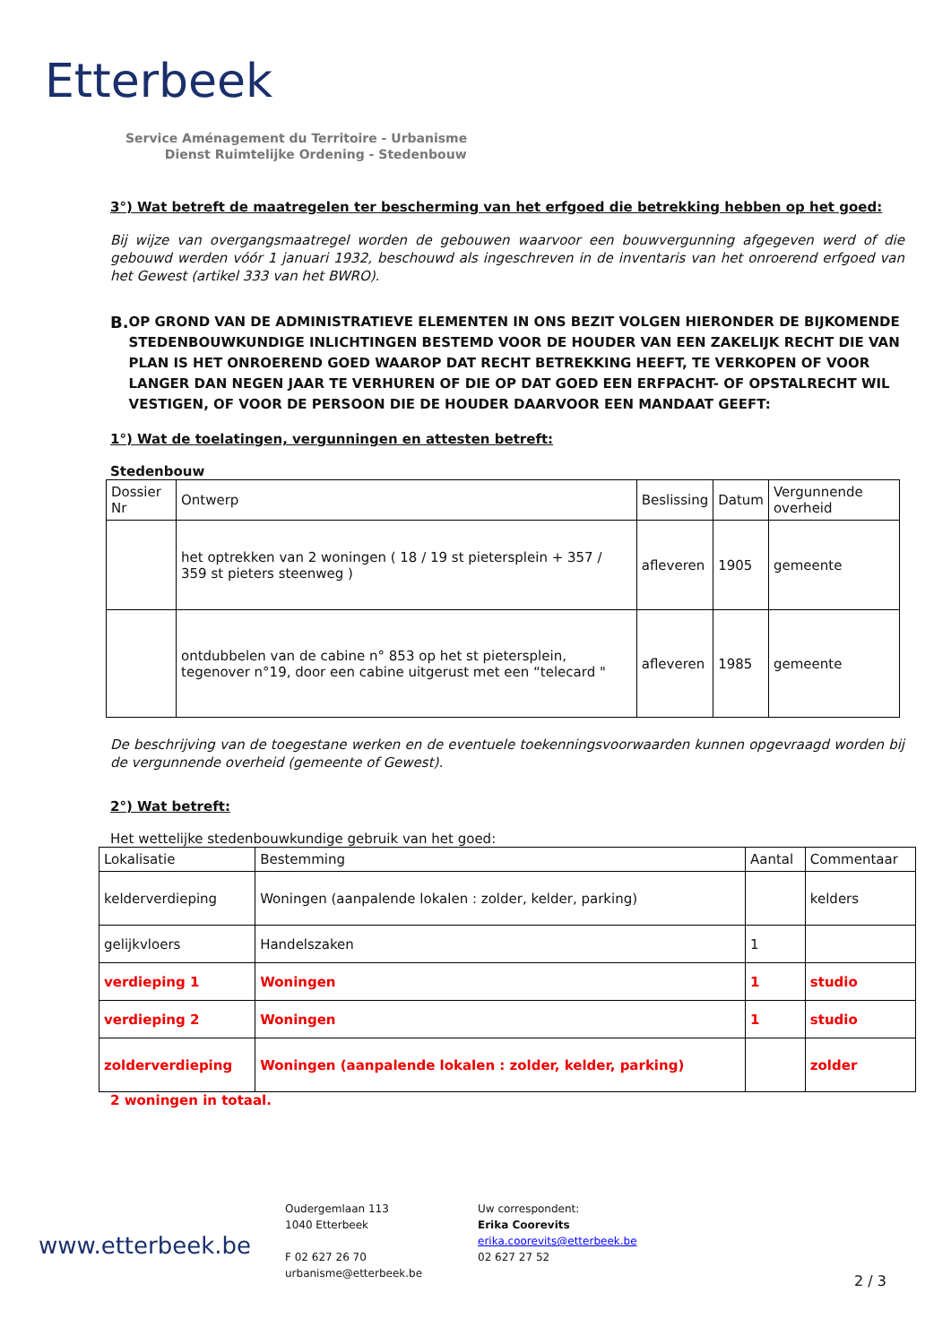Etterbeek
Service Aménagement du Territoire - Urbanisme
Dienst Ruimtelijke Ordening - Stedenbouw
3°) Wat betreft de maatregelen ter bescherming van het erfgoed die betrekking hebben op het goed:
Bij wijze van overgangsmaatregel worden de gebouwen waarvoor een bouwvergunning afgegeven werd of die gebouwd werden vóór 1 januari 1932, beschouwd als ingeschreven in de inventaris van het onroerend erfgoed van het Gewest (artikel 333 van het BWRO).
B. OP GROND VAN DE ADMINISTRATIEVE ELEMENTEN IN ONS BEZIT VOLGEN HIERONDER DE BIJKOMENDE STEDENBOUWKUNDIGE INLICHTINGEN BESTEMD VOOR DE HOUDER VAN EEN ZAKELIJK RECHT DIE VAN PLAN IS HET ONROEREND GOED WAAROP DAT RECHT BETREKKING HEEFT, TE VERKOPEN OF VOOR LANGER DAN NEGEN JAAR TE VERHUREN OF DIE OP DAT GOED EEN ERFPACHT- OF OPSTALRECHT WIL VESTIGEN, OF VOOR DE PERSOON DIE DE HOUDER DAARVOOR EEN MANDAAT GEEFT:
1°) Wat de toelatingen, vergunningen en attesten betreft:
Stedenbouw
| Dossier Nr | Ontwerp | Beslissing | Datum | Vergunnende overheid |
| | het optrekken van 2 woningen ( 18 / 19 st pietersplein + 357 / 359 st pieters steenweg ) | afleveren | 1905 | gemeente |
| | ontdubbelen van de cabine n° 853 op het st pietersplein, tegenover n°19, door een cabine uitgerust met een “telecard " | afleveren | 1985 | gemeente |
De beschrijving van de toegestane werken en de eventuele toekenningsvoorwaarden kunnen opgevraagd worden bij de vergunnende overheid (gemeente of Gewest).
2°) Wat betreft:
Het wettelijke stedenbouwkundige gebruik van het goed:
| Lokalisatie | Bestemming | Aantal | Commentaar |
| kelderverdieping | Woningen (aanpalende lokalen : zolder, kelder, parking) | | kelders |
| gelijkvloers | Handelszaken | 1 | |
| verdieping 1 | Woningen | 1 | studio |
| verdieping 2 | Woningen | 1 | studio |
| zolderverdieping | Woningen (aanpalende lokalen : zolder, kelder, parking) | | zolder |
2 woningen in totaal.
www.etterbeek.be
Oudergemlaan 113
1040 Etterbeek
F 02 627 26 70
urbanisme@etterbeek.be
Uw correspondent:
Erika Coorevits
erika.coorevits@etterbeek.be
02 627 27 52
2 / 3